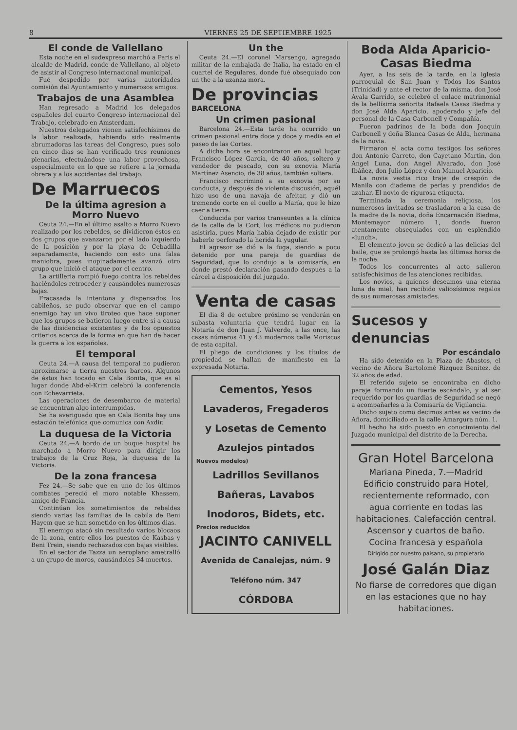8 VIERNES 25 DE SEPTIEMBRE 1925
El conde de Vallellano
Esta noche en el sudexpreso marchó a Paris el alcalde de Madrid, conde de Vallellano, al objeto de asistir al Congreso internacional municipal.
Fué despedido por varias autoridades comisión del Ayuntamiento y numerosos amigos.
Trabajos de una Asamblea
Han regresado a Madrid los delegados españoles del cuarto Congreso internacional del Trabajo, celebrado en Amsterdam.
Nuestros delegados vienen satisfechísimos de la labor realizada, habiendo sido realmente abrumadoras las tareas del Congreso, pues solo en cinco dias se han verificado tres reuniones plenarias, efectuándose una labor provechosa, especialmente en lo que se refiere a la jornada obrera y a los accidentes del trabajo.
De Marruecos
De la última agresion a Morro Nuevo
Ceuta 24.—En el último asalto a Morro Nuevo realizado por los rebeldes, se dividieron éstos en dos grupos que avanzaron por el lado izquierdo de la posición y por la playa de Cebadilla separadamente, haciendo con esto una falsa maniobra, pues inopinadamente avanzó otro grupo que inició el ataque por el centro.
La artilleria rompió fuego contra los rebeldes haciéndoles retroceder y causándoles numerosas bajas.
Fracasada la intentona y dispersados los cabileños, se pudo observar que en el campo enemigo hay un vivo tiroteo que hace suponer que los grupos se batieron luego entre si a causa de las disidencias existentes y de los opuestos criterios acerca de la forma en que han de hacer la guerra a los españoles.
El temporal
Ceuta 24.—A causa del temporal no pudieron aproximarse a tierra nuestros barcos. Algunos de éstos han tocado en Cala Bonita, que es el lugar donde Abd-el-Krim celebró la conferencia con Echevarrieta.
Las operaciones de desembarco de material se encuentran algo interrumpidas.
Se ha averiguado que en Cala Bonita hay una estación telefónica que comunica con Axdir.
La duquesa de la Victoria
Ceuta 24.—A bordo de un buque hospital ha marchado a Morro Nuevo para dirigir los trabajos de la Cruz Roja, la duquesa de la Victoria.
De la zona francesa
Fez 24.—Se sabe que en uno de los últimos combates pereció el moro notable Khassem, amigo de Francia.
Continúan los sometimientos de rebeldes siendo varias las familias de la cabila de Beni Hayem que se han sometido en los últimos dias.
El enemigo atacó sin resultado varios blocaos de la zona, entre ellos los puestos de Kasbas y Beni Trein, siendo rechazados con bajas visibles.
En el sector de Tazza un aeroplano ametralló a un grupo de moros, causándoles 34 muertos.
Un the
Ceuta 24.—El coronel Marsengo, agregado militar de la embajada de Italia, ha estado en el cuartel de Regulares, donde fué obsequiado con un the a la uzanza mora.
De provincias
BARCELONA
Un crimen pasional
Barcelona 24.—Esta tarde ha ocurrido un crimen pasional entre doce y doce y media en el paseo de las Cortes.
A dicha hora se encontraron en aquel lugar Francisco López García, de 40 años, soltero y vendedor de pescado, con su exnovia María Martínez Asencio, de 38 años, también soltera.
Francisco recriminó a su exnovia por su conducta, y después de violenta discusión, aquél hizo uso de una navaja de afeitar, y dió un tremendo corte en el cuello a María, que le hizo caer a tierra.
Conducida por varios transeuntes a la clínica de la calle de la Cort, los médicos no pudieron asistirla, pues María habia dejado de existir por haberle perforado la herida la yugular.
El agresor se dió a la fuga, siendo a poco detenido por una pareja de guardias de Seguridad, que lo condujo a la comisaría, en donde prestó declaración pasando después a la cárcel a disposición del juzgado.
Venta de casas
El dia 8 de octubre próximo se venderán en subasta voluntaria que tendrá lugar en la Notaría de don Juan J. Valverde, a las once, las casas números 41 y 43 modernos calle Moriscos de esta capital.
El pliego de condiciones y los títulos de propiedad se hallan de manifiesto en la expresada Notaría.
Cementos, Yesos
Lavaderos, Fregaderos
y Losetas de Cemento
Azulejos pintados
Nuevos modelos)
Ladrillos Sevillanos
Bañeras, Lavabos
Inodoros, Bidets, etc.
Precios reducidos
JACINTO CANIVELL
Avenida de Canalejas, núm. 9
Teléfono núm. 347
CÓRDOBA
Boda Alda Aparicio-Casas Biedma
Ayer, a las seis de la tarde, en la iglesia parroquial de San Juan y Todos los Santos (Trinidad) y ante el rector de la misma, don José Ayala Garrido, se celebró el enlace matrimonial de la bellísima señorita Rafaela Casas Biedma y don José Alda Aparicio, apoderado y jefe del personal de la Casa Carbonell y Compañía.
Fueron padrinos de la boda don Joaquín Carbonell y doña Blanca Casas de Alda, hermana de la novia.
Firmaron el acta como testigos los señores don Antonio Carreto, don Cayetano Martin, don Angel Luna, don Angel Alvarado, don José Ibáñez, don Julio López y don Manuel Aparicio.
La novia vestia rico traje de crespón de Manila con diadema de perlas y prendidos de azahar. El novio de rigurosa etiqueta.
Terminada la ceremonia religiosa, los numerosos invitados se trasladaron a la casa de la madre de la novia, doña Encarnación Biedma, Montemayor número 1, donde fueron atentamente obsequiados con un espléndido «lunch».
El elemento joven se dedicó a las delicias del baile, que se prolongó hasta las últimas horas de la noche.
Todos los concurrentes al acto salieron satisfechísimos de las atenciones recibidas.
Los novios, a quienes deseamos una eterna luna de miel, han recibido valiosísimos regalos de sus numerosas amistades.
Sucesos y denuncias
Por escándalo
Ha sido detenido en la Plaza de Abastos, el vecino de Añora Bartolomé Rizquez Benitez, de 32 años de edad.
El referido sujeto se encontraba en dicho paraje formando un fuerte escándalo, y al ser requerido por los guardias de Seguridad se negó a acompañarles a la Comisaría de Vigilancia.
Dicho sujeto como decimos antes es vecino de Añora, domiciliado en la calle Amargura núm. 1.
El hecho ha sido puesto en conocimiento del Juzgado municipal del distrito de la Derecha.
Gran Hotel Barcelona
Mariana Pineda, 7.—Madrid
Edificio construido para Hotel, recientemente reformado, con agua corriente en todas las habitaciones. Calefacción central. Ascensor y cuartos de baño.
Cocina francesa y española
Dirigido por nuestro paisano, su propietario
José Galán Diaz
No fiarse de corredores que digan en las estaciones que no hay habitaciones.